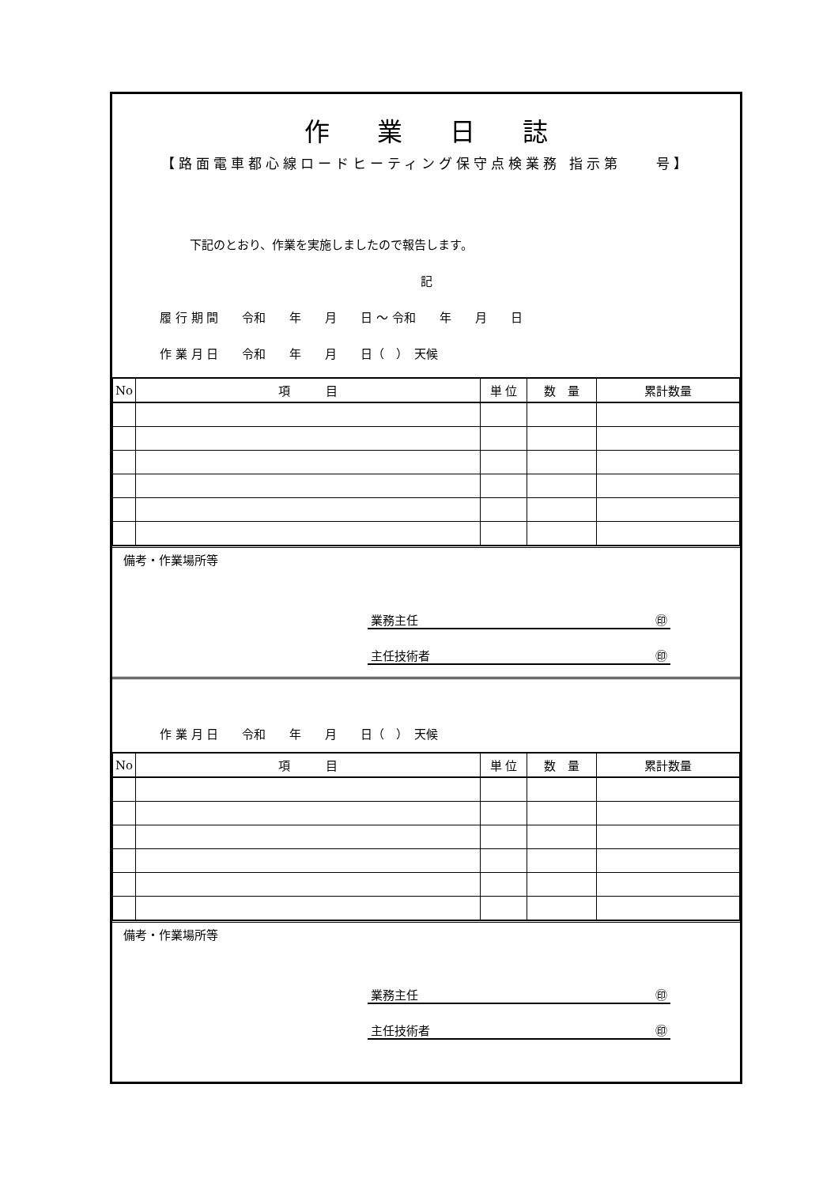作業日誌
【路面電車都心線ロードヒーティング保守点検業務 指示第　　号】
下記のとおり、作業を実施しましたので報告します。
記
履 行 期 間　　令和　　年　　月　　日 ～ 令和　　年　　月　　日
作 業 月 日　　令和　　年　　月　　日（　）　天候
| No | 項 目 | 単 位 | 数 量 | 累計数量 |
| --- | --- | --- | --- | --- |
備考・作業場所等
業務主任 ㊞
主任技術者 ㊞
作 業 月 日　　令和　　年　　月　　日（　）　天候
| No | 項 目 | 単 位 | 数 量 | 累計数量 |
| --- | --- | --- | --- | --- |
備考・作業場所等
業務主任 ㊞
主任技術者 ㊞